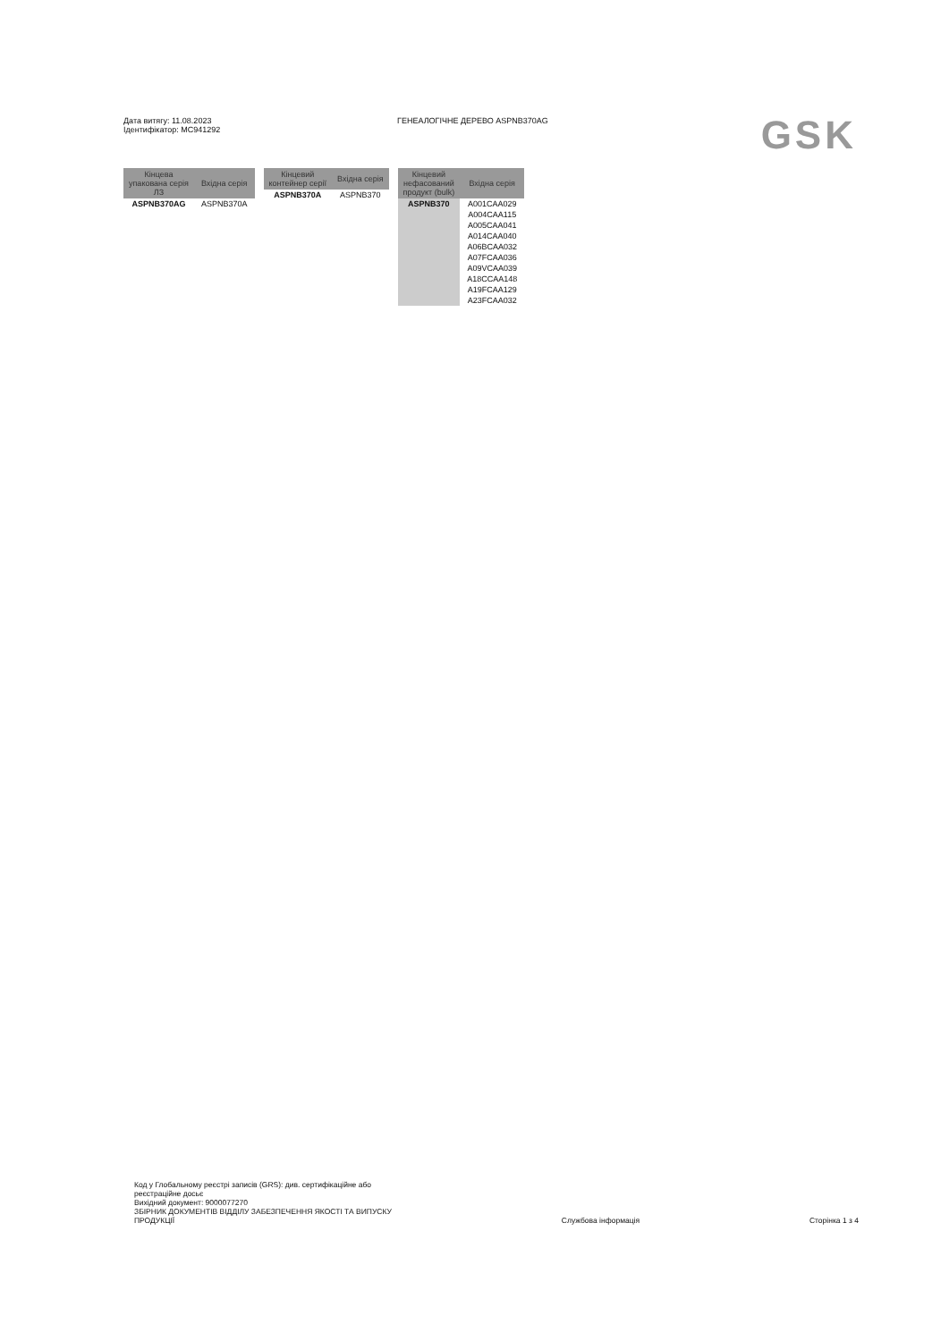Дата витягу: 11.08.2023
Ідентифікатор: MC941292
ГЕНЕАЛОГІЧНЕ ДЕРЕВО ASPNB370AG
GSK
| Кінцева упакована серія ЛЗ | Вхідна серія |
| --- | --- |
| ASPNB370AG | ASPNB370A |
| Кінцевий контейнер серії | Вхідна серія |
| --- | --- |
| ASPNB370A | ASPNB370 |
| Кінцевий нефасований продукт (bulk) | Вхідна серія |
| --- | --- |
| ASPNB370 | A001CAA029 |
| | A004CAA115 |
| | A005CAA041 |
| | A014CAA040 |
| | A06BCAA032 |
| | A07FCAA036 |
| | A09VCAA039 |
| | A18CCAA148 |
| | A19FCAA129 |
| | A23FCAA032 |
Код у Глобальному реєстрі записів (GRS): див. сертифікаційне або
реєстраційне досьє
Вихідний документ: 9000077270
ЗБІРНИК ДОКУМЕНТІВ ВІДДІЛУ ЗАБЕЗПЕЧЕННЯ ЯКОСТІ ТА ВИПУСКУ
ПРОДУКЦІЇ
Службова інформація
Сторінка 1 з 4